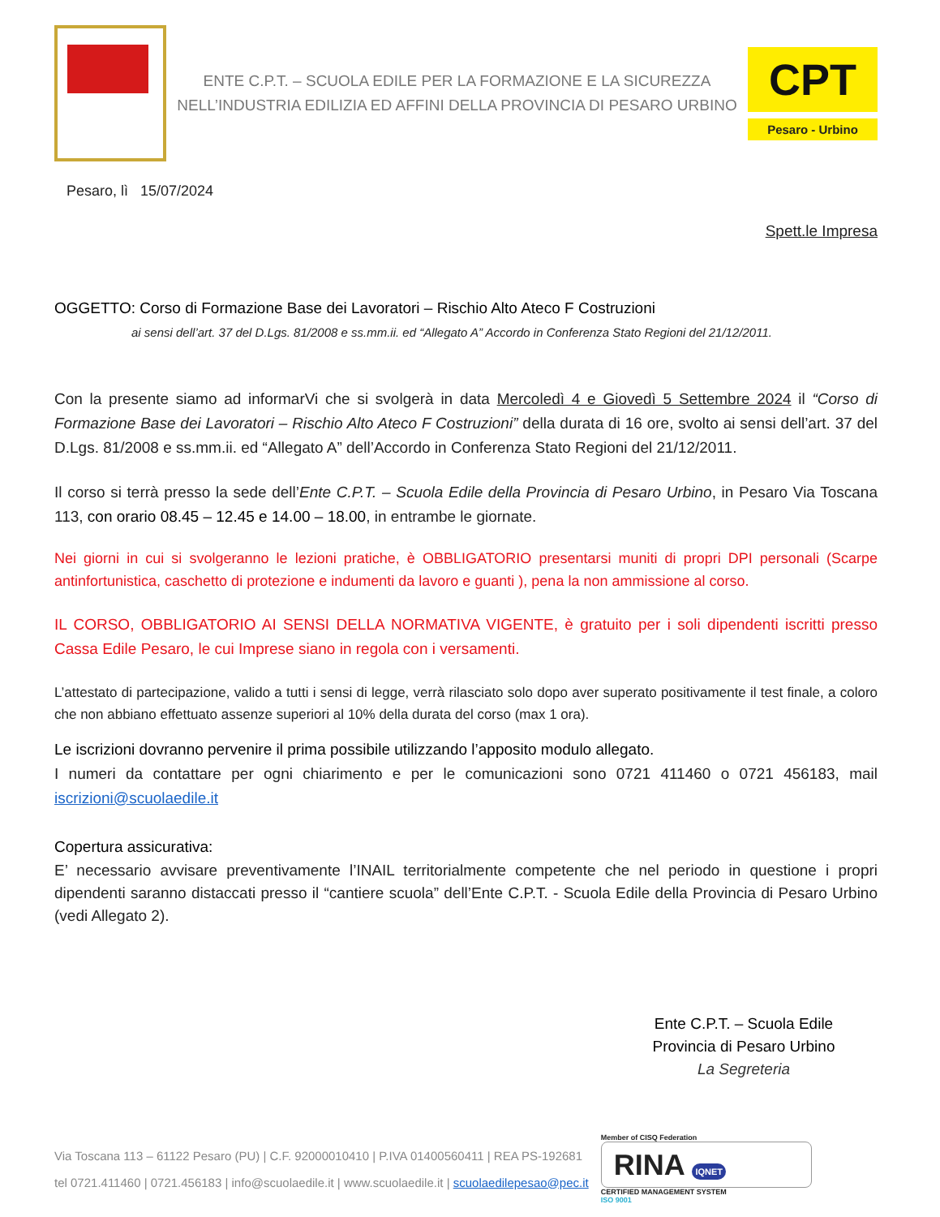ENTE C.P.T. – SCUOLA EDILE PER LA FORMAZIONE E LA SICUREZZA
NELL’INDUSTRIA EDILIZIA ED AFFINI DELLA PROVINCIA DI PESARO URBINO
CPT
Pesaro - Urbino
Pesaro, lì 15/07/2024
Spett.le Impresa
OGGETTO: Corso di Formazione Base dei Lavoratori – Rischio Alto Ateco F Costruzioni
ai sensi dell’art. 37 del D.Lgs. 81/2008 e ss.mm.ii. ed “Allegato A” Accordo in Conferenza Stato Regioni del 21/12/2011.
Con la presente siamo ad informarVi che si svolgerà in data Mercoledì 4 e Giovedì 5 Settembre 2024 il “Corso di Formazione Base dei Lavoratori – Rischio Alto Ateco F Costruzioni” della durata di 16 ore, svolto ai sensi dell’art. 37 del D.Lgs. 81/2008 e ss.mm.ii. ed “Allegato A” dell’Accordo in Conferenza Stato Regioni del 21/12/2011.
Il corso si terrà presso la sede dell’Ente C.P.T. – Scuola Edile della Provincia di Pesaro Urbino, in Pesaro Via Toscana 113, con orario 08.45 – 12.45 e 14.00 – 18.00, in entrambe le giornate.
Nei giorni in cui si svolgeranno le lezioni pratiche, è OBBLIGATORIO presentarsi muniti di propri DPI personali (Scarpe antinfortunistica, caschetto di protezione e indumenti da lavoro e guanti ), pena la non ammissione al corso.
IL CORSO, OBBLIGATORIO AI SENSI DELLA NORMATIVA VIGENTE, è gratuito per i soli dipendenti iscritti presso Cassa Edile Pesaro, le cui Imprese siano in regola con i versamenti.
L’attestato di partecipazione, valido a tutti i sensi di legge, verrà rilasciato solo dopo aver superato positivamente il test finale, a coloro che non abbiano effettuato assenze superiori al 10% della durata del corso (max 1 ora).
Le iscrizioni dovranno pervenire il prima possibile utilizzando l’apposito modulo allegato.
I numeri da contattare per ogni chiarimento e per le comunicazioni sono 0721 411460 o 0721 456183, mail iscrizioni@scuolaedile.it
Copertura assicurativa:
E’ necessario avvisare preventivamente l’INAIL territorialmente competente che nel periodo in questione i propri dipendenti saranno distaccati presso il “cantiere scuola” dell’Ente C.P.T. - Scuola Edile della Provincia di Pesaro Urbino (vedi Allegato 2).
Ente C.P.T. – Scuola Edile
Provincia di Pesaro Urbino
La Segreteria
Via Toscana 113 – 61122 Pesaro (PU) | C.F. 92000010410 | P.IVA 01400560411 | REA PS-192681
tel 0721.411460 | 0721.456183 | info@scuolaedile.it | www.scuolaedile.it | scuolaedilepesao@pec.it
Member of CISQ Federation
RINA IQNET
CERTIFIED MANAGEMENT SYSTEM
ISO 9001